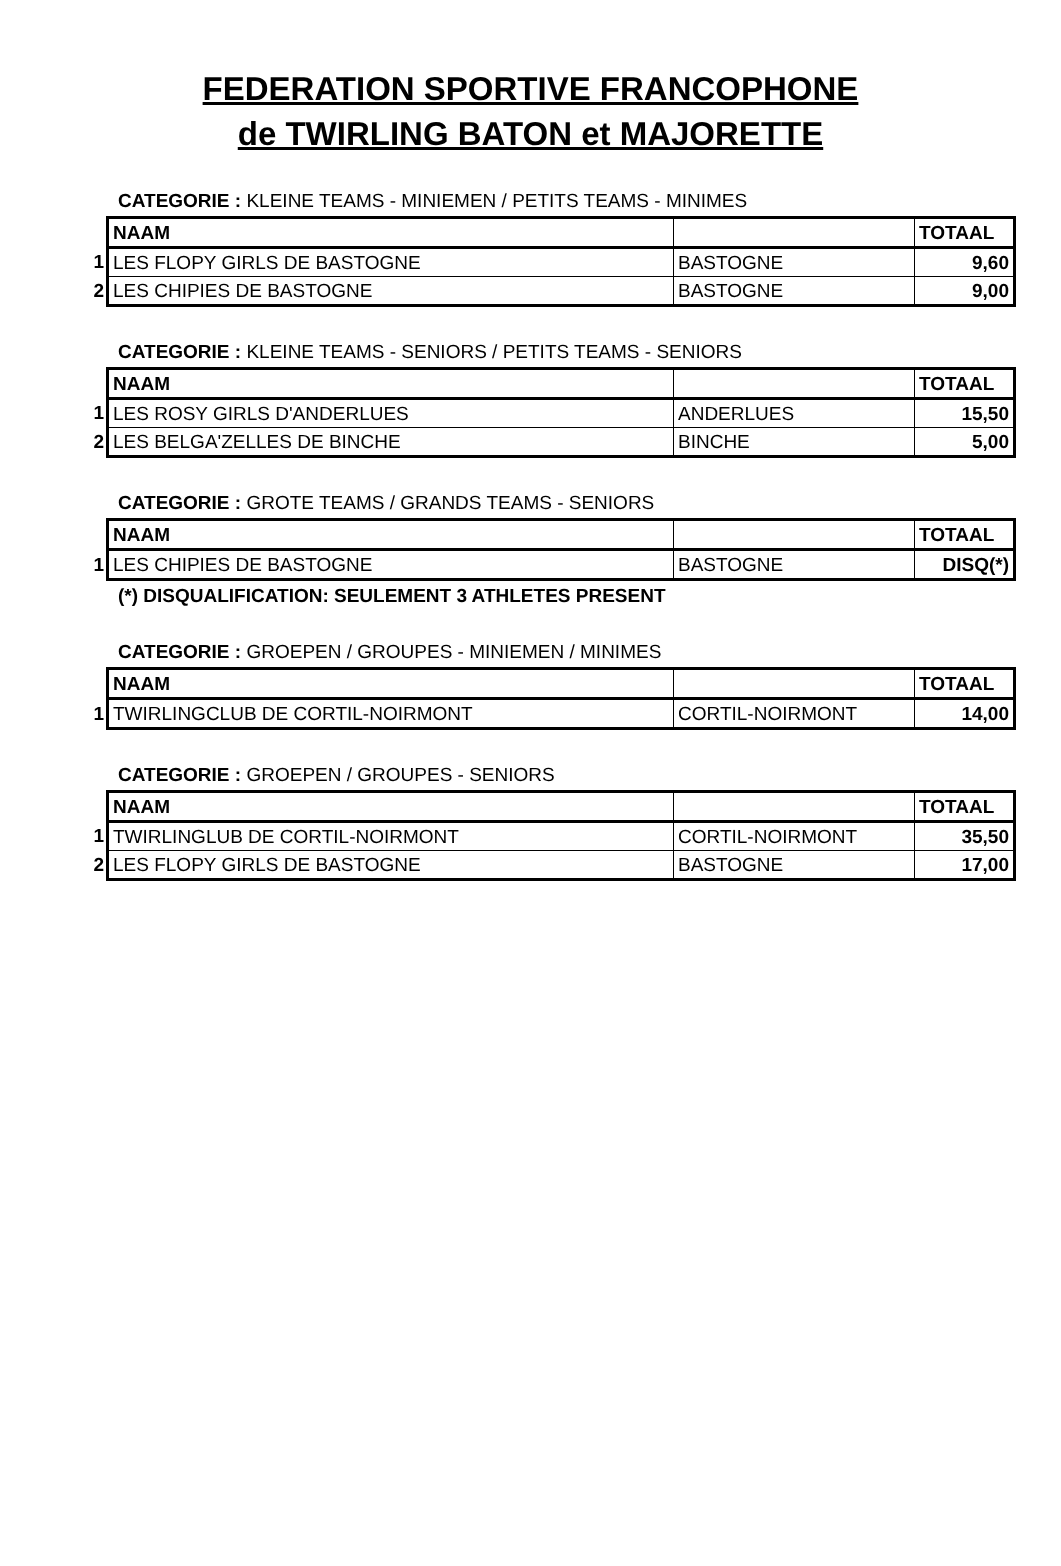FEDERATION SPORTIVE FRANCOPHONE
de TWIRLING BATON et MAJORETTE
CATEGORIE : KLEINE TEAMS - MINIEMEN / PETITS TEAMS - MINIMES
| | NAAM | | TOTAAL |
| 1 | LES FLOPY GIRLS DE BASTOGNE | BASTOGNE | 9,60 |
| 2 | LES CHIPIES DE BASTOGNE | BASTOGNE | 9,00 |
CATEGORIE : KLEINE TEAMS - SENIORS / PETITS TEAMS - SENIORS
| | NAAM | | TOTAAL |
| 1 | LES ROSY GIRLS D'ANDERLUES | ANDERLUES | 15,50 |
| 2 | LES BELGA'ZELLES DE BINCHE | BINCHE | 5,00 |
CATEGORIE : GROTE TEAMS / GRANDS TEAMS - SENIORS
| | NAAM | | TOTAAL |
| 1 | LES CHIPIES DE BASTOGNE | BASTOGNE | DISQ(*) |
(*) DISQUALIFICATION: SEULEMENT 3 ATHLETES PRESENT
CATEGORIE : GROEPEN / GROUPES - MINIEMEN / MINIMES
| | NAAM | | TOTAAL |
| 1 | TWIRLINGCLUB DE CORTIL-NOIRMONT | CORTIL-NOIRMONT | 14,00 |
CATEGORIE : GROEPEN / GROUPES - SENIORS
| | NAAM | | TOTAAL |
| 1 | TWIRLINGLUB DE CORTIL-NOIRMONT | CORTIL-NOIRMONT | 35,50 |
| 2 | LES FLOPY GIRLS DE BASTOGNE | BASTOGNE | 17,00 |